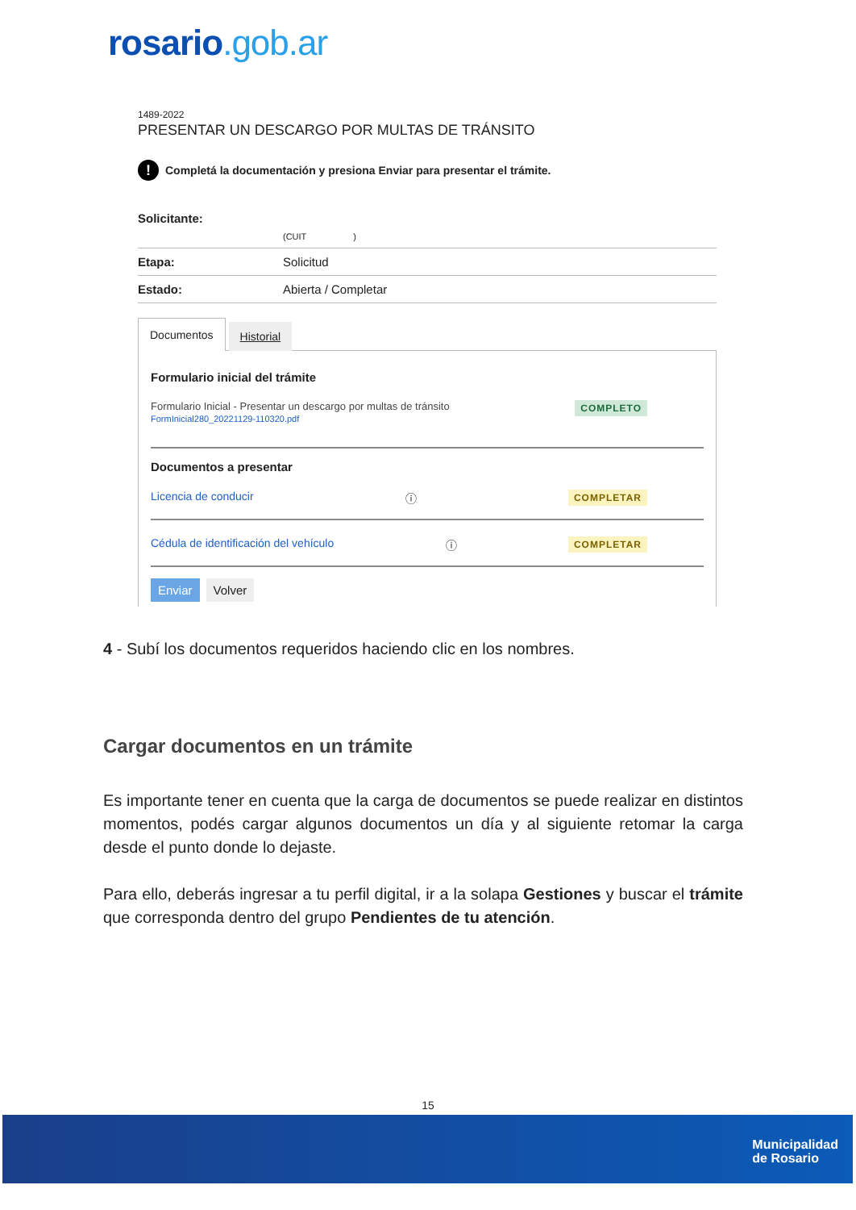rosario.gob.ar
1489-2022
PRESENTAR UN DESCARGO POR MULTAS DE TRÁNSITO
! Completá la documentación y presiona Enviar para presentar el trámite.
Solicitante:
(CUIT )
Etapa: Solicitud
Estado: Abierta / Completar
Documentos
Historial
Formulario inicial del trámite
Formulario Inicial - Presentar un descargo por multas de tránsito
FormInicial280_20221129-110320.pdf
COMPLETO
Documentos a presentar
Licencia de conducir ⓘ COMPLETAR
Cédula de identificación del vehículo ⓘ COMPLETAR
Enviar Volver
4 - Subí los documentos requeridos haciendo clic en los nombres.
Cargar documentos en un trámite
Es importante tener en cuenta que la carga de documentos se puede realizar en distintos momentos, podés cargar algunos documentos un día y al siguiente retomar la carga desde el punto donde lo dejaste.
Para ello, deberás ingresar a tu perfil digital, ir a la solapa Gestiones y buscar el trámite que corresponda dentro del grupo Pendientes de tu atención.
15
Municipalidad
de Rosario